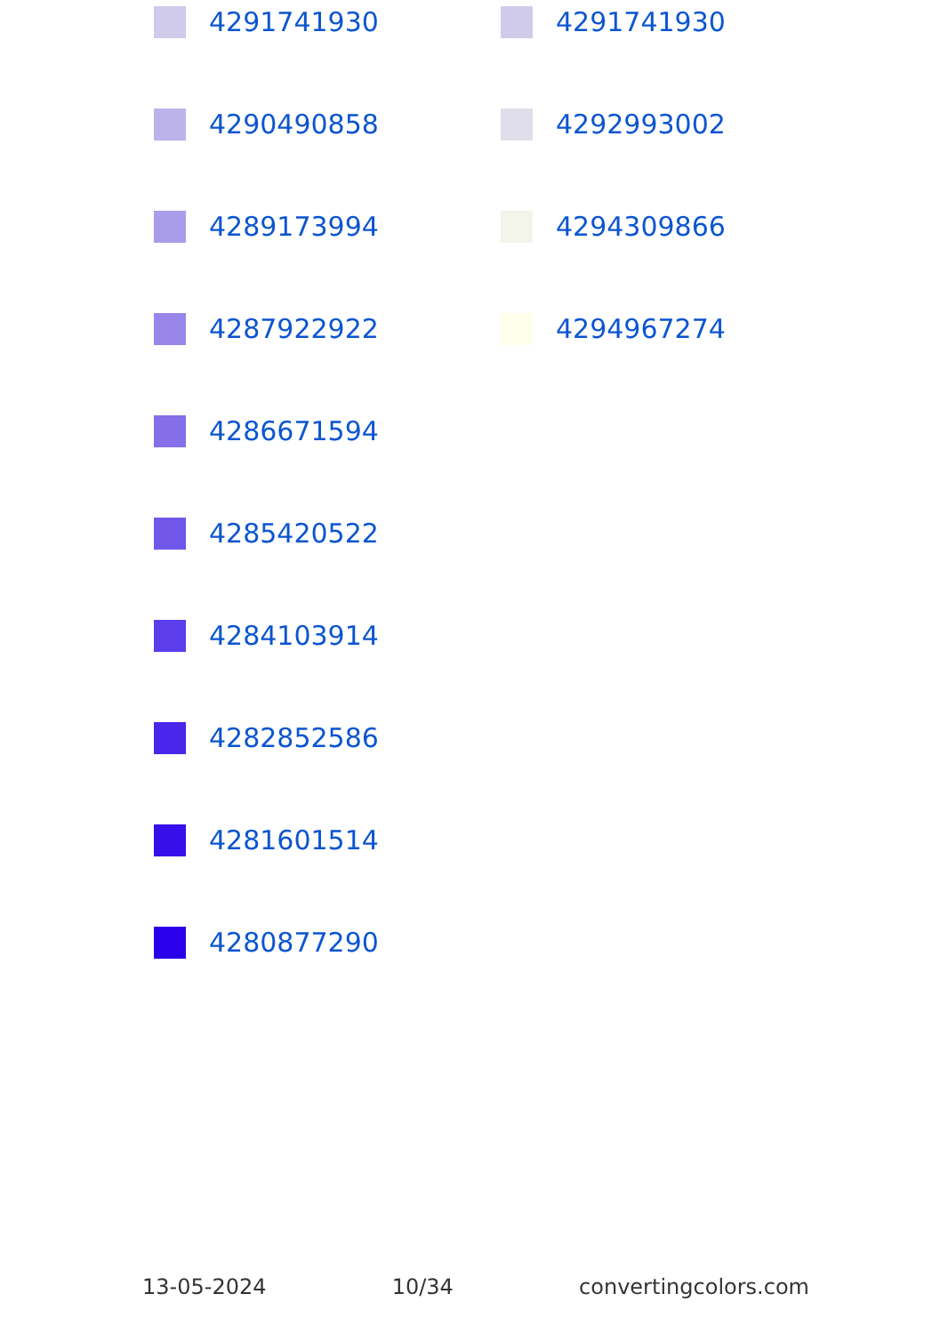4291741930
4290490858
4289173994
4287922922
4286671594
4285420522
4284103914
4282852586
4281601514
4280877290
4291741930
4292993002
4294309866
4294967274
13-05-2024 10/34 convertingcolors.com